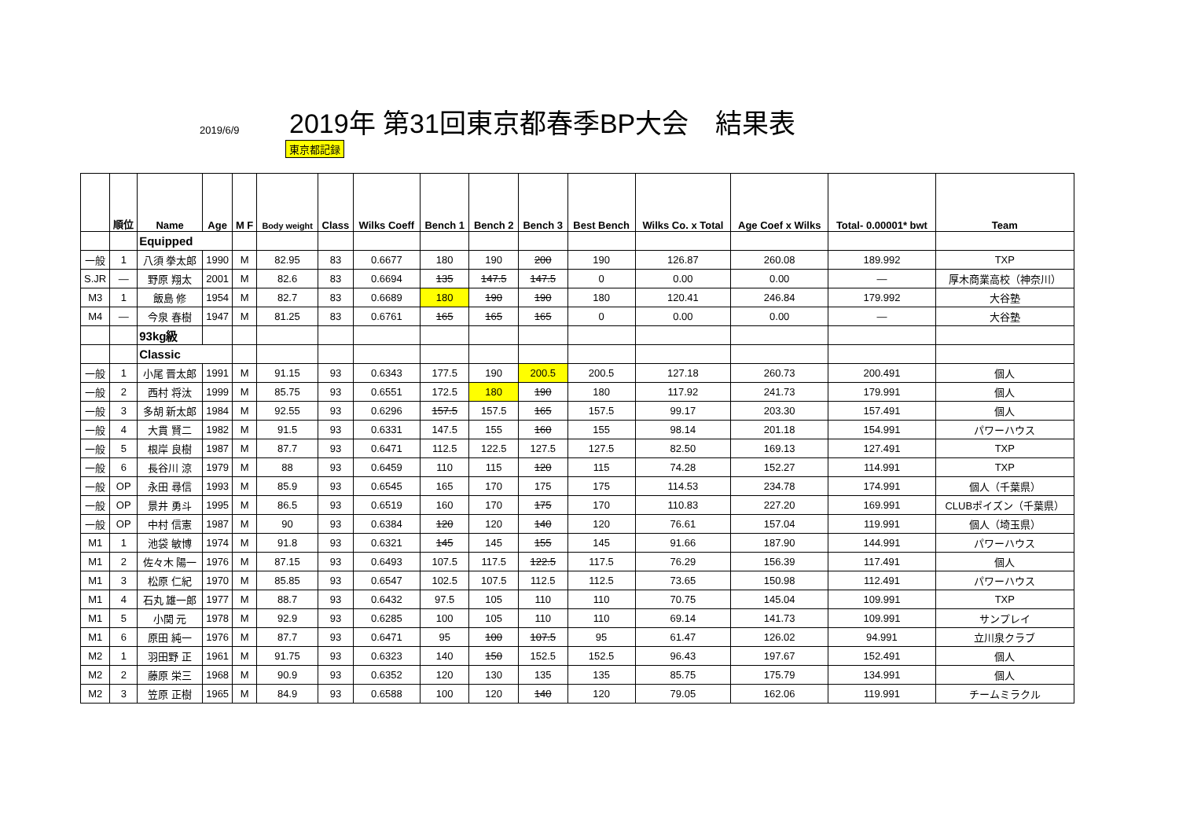2019/6/9
2019年 第31回東京都春季BP大会　結果表
東京都記録
| | 順位 | Name | Age | M F | Body weight | Class | Wilks Coeff | Bench 1 | Bench 2 | Bench 3 | Best Bench | Wilks Co. x Total | Age Coef x Wilks | Total- 0.00001* bwt | Team |
| --- | --- | --- | --- | --- | --- | --- | --- | --- | --- | --- | --- | --- | --- | --- | --- |
| | | Equipped | | | | | | | | | | | | | |
| 一般 | 1 | 八須 拳太郎 | 1990 | M | 82.95 | 83 | 0.6677 | 180 | 190 | 200 | 190 | 126.87 | 260.08 | 189.992 | TXP |
| S.JR | — | 野原 翔太 | 2001 | M | 82.6 | 83 | 0.6694 | 135 | 147.5 | 147.5 | 0 | 0.00 | 0.00 | — | 厚木商業高校（神奈川） |
| M3 | 1 | 飯島 修 | 1954 | M | 82.7 | 83 | 0.6689 | 180 | 190 | 190 | 180 | 120.41 | 246.84 | 179.992 | 大谷塾 |
| M4 | — | 今泉 春樹 | 1947 | M | 81.25 | 83 | 0.6761 | 165 | 165 | 165 | 0 | 0.00 | 0.00 | — | 大谷塾 |
| | | 93kg級 | | | | | | | | | | | | | |
| | | Classic | | | | | | | | | | | | | |
| 一般 | 1 | 小尾 晋太郎 | 1991 | M | 91.15 | 93 | 0.6343 | 177.5 | 190 | 200.5 | 200.5 | 127.18 | 260.73 | 200.491 | 個人 |
| 一般 | 2 | 西村 将汰 | 1999 | M | 85.75 | 93 | 0.6551 | 172.5 | 180 | 190 | 180 | 117.92 | 241.73 | 179.991 | 個人 |
| 一般 | 3 | 多胡 新太郎 | 1984 | M | 92.55 | 93 | 0.6296 | 157.5 | 157.5 | 165 | 157.5 | 99.17 | 203.30 | 157.491 | 個人 |
| 一般 | 4 | 大貫 賢二 | 1982 | M | 91.5 | 93 | 0.6331 | 147.5 | 155 | 160 | 155 | 98.14 | 201.18 | 154.991 | パワーハウス |
| 一般 | 5 | 根岸 良樹 | 1987 | M | 87.7 | 93 | 0.6471 | 112.5 | 122.5 | 127.5 | 127.5 | 82.50 | 169.13 | 127.491 | TXP |
| 一般 | 6 | 長谷川 涼 | 1979 | M | 88 | 93 | 0.6459 | 110 | 115 | 120 | 115 | 74.28 | 152.27 | 114.991 | TXP |
| 一般 | OP | 永田 尋信 | 1993 | M | 85.9 | 93 | 0.6545 | 165 | 170 | 175 | 175 | 114.53 | 234.78 | 174.991 | 個人（千葉県） |
| 一般 | OP | 景井 勇斗 | 1995 | M | 86.5 | 93 | 0.6519 | 160 | 170 | 175 | 170 | 110.83 | 227.20 | 169.991 | CLUBポイズン（千葉県） |
| 一般 | OP | 中村 信憲 | 1987 | M | 90 | 93 | 0.6384 | 120 | 120 | 140 | 120 | 76.61 | 157.04 | 119.991 | 個人（埼玉県） |
| M1 | 1 | 池袋 敏博 | 1974 | M | 91.8 | 93 | 0.6321 | 145 | 145 | 155 | 145 | 91.66 | 187.90 | 144.991 | パワーハウス |
| M1 | 2 | 佐々木 陽一 | 1976 | M | 87.15 | 93 | 0.6493 | 107.5 | 117.5 | 122.5 | 117.5 | 76.29 | 156.39 | 117.491 | 個人 |
| M1 | 3 | 松原 仁紀 | 1970 | M | 85.85 | 93 | 0.6547 | 102.5 | 107.5 | 112.5 | 112.5 | 73.65 | 150.98 | 112.491 | パワーハウス |
| M1 | 4 | 石丸 雄一郎 | 1977 | M | 88.7 | 93 | 0.6432 | 97.5 | 105 | 110 | 110 | 70.75 | 145.04 | 109.991 | TXP |
| M1 | 5 | 小関 元 | 1978 | M | 92.9 | 93 | 0.6285 | 100 | 105 | 110 | 110 | 69.14 | 141.73 | 109.991 | サンプレイ |
| M1 | 6 | 原田 純一 | 1976 | M | 87.7 | 93 | 0.6471 | 95 | 100 | 107.5 | 95 | 61.47 | 126.02 | 94.991 | 立川泉クラブ |
| M2 | 1 | 羽田野 正 | 1961 | M | 91.75 | 93 | 0.6323 | 140 | 150 | 152.5 | 152.5 | 96.43 | 197.67 | 152.491 | 個人 |
| M2 | 2 | 藤原 栄三 | 1968 | M | 90.9 | 93 | 0.6352 | 120 | 130 | 135 | 135 | 85.75 | 175.79 | 134.991 | 個人 |
| M2 | 3 | 笠原 正樹 | 1965 | M | 84.9 | 93 | 0.6588 | 100 | 120 | 140 | 120 | 79.05 | 162.06 | 119.991 | チームミラクル |